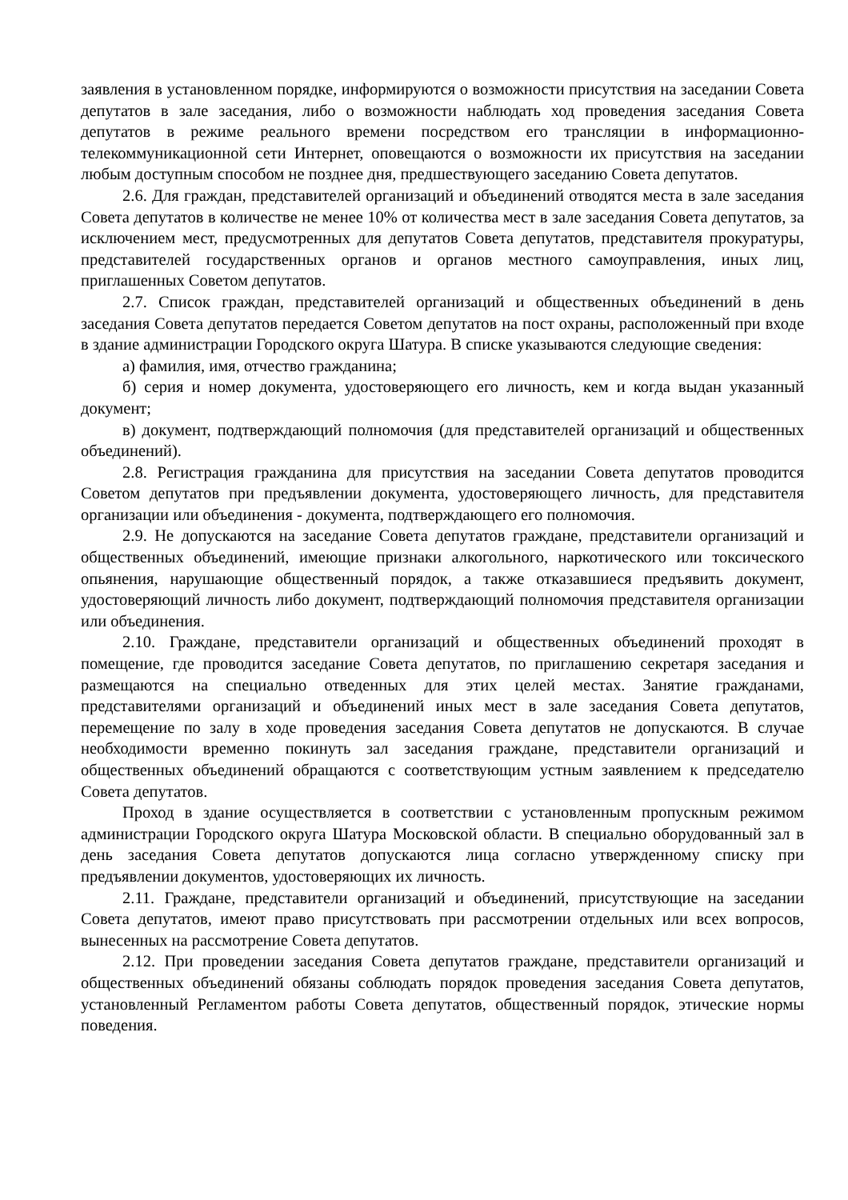заявления в установленном порядке, информируются о возможности присутствия на заседании Совета депутатов в зале заседания, либо о возможности наблюдать ход проведения заседания Совета депутатов в режиме реального времени посредством его трансляции в информационно-телекоммуникационной сети Интернет, оповещаются о возможности их присутствия на заседании любым доступным способом не позднее дня, предшествующего заседанию Совета депутатов.
2.6. Для граждан, представителей организаций и объединений отводятся места в зале заседания Совета депутатов в количестве не менее 10% от количества мест в зале заседания Совета депутатов, за исключением мест, предусмотренных для депутатов Совета депутатов, представителя прокуратуры, представителей государственных органов и органов местного самоуправления, иных лиц, приглашенных Советом депутатов.
2.7. Список граждан, представителей организаций и общественных объединений в день заседания Совета депутатов передается Советом депутатов на пост охраны, расположенный при входе в здание администрации Городского округа Шатура. В списке указываются следующие сведения:
а) фамилия, имя, отчество гражданина;
б) серия и номер документа, удостоверяющего его личность, кем и когда выдан указанный документ;
в) документ, подтверждающий полномочия (для представителей организаций и общественных объединений).
2.8. Регистрация гражданина для присутствия на заседании Совета депутатов проводится Советом депутатов при предъявлении документа, удостоверяющего личность, для представителя организации или объединения - документа, подтверждающего его полномочия.
2.9. Не допускаются на заседание Совета депутатов граждане, представители организаций и общественных объединений, имеющие признаки алкогольного, наркотического или токсического опьянения, нарушающие общественный порядок, а также отказавшиеся предъявить документ, удостоверяющий личность либо документ, подтверждающий полномочия представителя организации или объединения.
2.10. Граждане, представители организаций и общественных объединений проходят в помещение, где проводится заседание Совета депутатов, по приглашению секретаря заседания и размещаются на специально отведенных для этих целей местах. Занятие гражданами, представителями организаций и объединений иных мест в зале заседания Совета депутатов, перемещение по залу в ходе проведения заседания Совета депутатов не допускаются. В случае необходимости временно покинуть зал заседания граждане, представители организаций и общественных объединений обращаются с соответствующим устным заявлением к председателю Совета депутатов.
Проход в здание осуществляется в соответствии с установленным пропускным режимом администрации Городского округа Шатура Московской области. В специально оборудованный зал в день заседания Совета депутатов допускаются лица согласно утвержденному списку при предъявлении документов, удостоверяющих их личность.
2.11. Граждане, представители организаций и объединений, присутствующие на заседании Совета депутатов, имеют право присутствовать при рассмотрении отдельных или всех вопросов, вынесенных на рассмотрение Совета депутатов.
2.12. При проведении заседания Совета депутатов граждане, представители организаций и общественных объединений обязаны соблюдать порядок проведения заседания Совета депутатов, установленный Регламентом работы Совета депутатов, общественный порядок, этические нормы поведения.